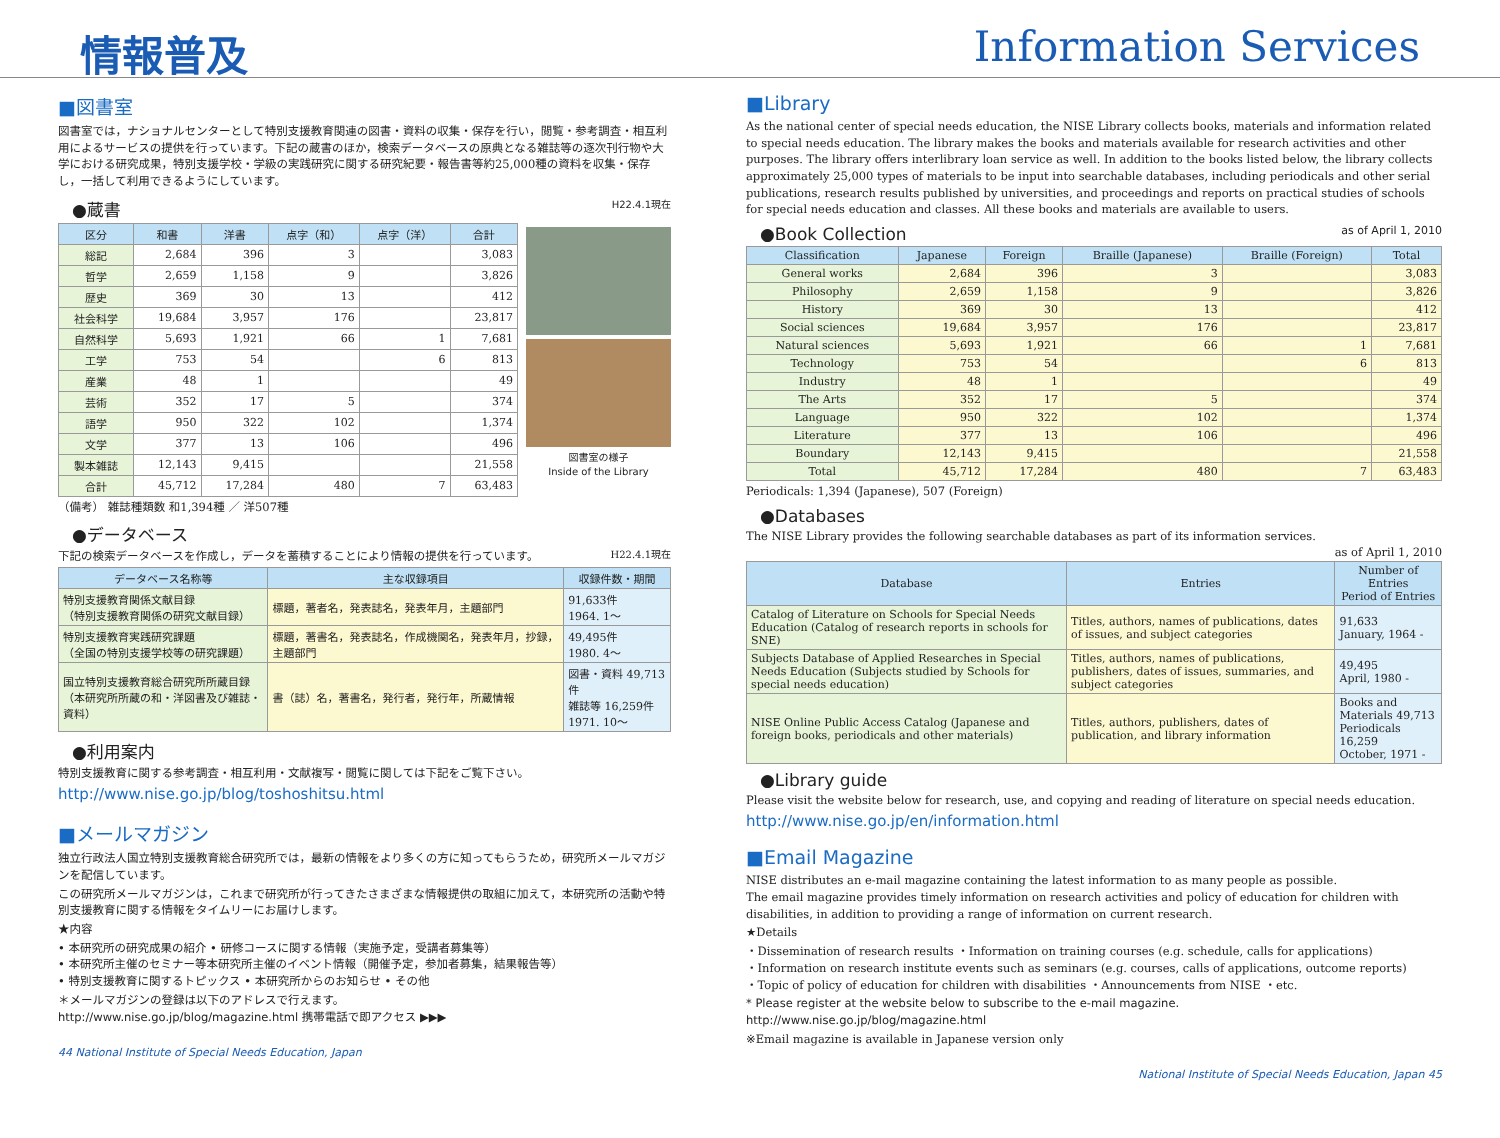情報普及 Information Services
■図書室
図書室では，ナショナルセンターとして特別支援教育関連の図書・資料の収集・保存を行い，閲覧・参考調査・相互利用によるサービスの提供を行っています。下記の蔵書のほか，検索データベースの原典となる雑誌等の逐次刊行物や大学における研究成果，特別支援学校・学級の実践研究に関する研究紀要・報告書等約25,000種の資料を収集・保存し，一括して利用できるようにしています。
●蔵書 H22.4.1現在
| 区分 | 和書 | 洋書 | 点字（和） | 点字（洋） | 合計 |
| --- | --- | --- | --- | --- | --- |
| 総記 | 2,684 | 396 | 3 | | 3,083 |
| 哲学 | 2,659 | 1,158 | 9 | | 3,826 |
| 歴史 | 369 | 30 | 13 | | 412 |
| 社会科学 | 19,684 | 3,957 | 176 | | 23,817 |
| 自然科学 | 5,693 | 1,921 | 66 | 1 | 7,681 |
| 工学 | 753 | 54 | | 6 | 813 |
| 産業 | 48 | 1 | | | 49 |
| 芸術 | 352 | 17 | 5 | | 374 |
| 語学 | 950 | 322 | 102 | | 1,374 |
| 文学 | 377 | 13 | 106 | | 496 |
| 製本雑誌 | 12,143 | 9,415 | | | 21,558 |
| 合計 | 45,712 | 17,284 | 480 | 7 | 63,483 |
図書室の様子
Inside of the Library
（備考） 雑誌種類数 和1,394種 ／ 洋507種
●データベース
下記の検索データベースを作成し，データを蓄積することにより情報の提供を行っています。 H22.4.1現在
| データベース名称等 | 主な収録項目 | 収録件数・期間 |
| --- | --- | --- |
| 特別支援教育関係文献目録 （特別支援教育関係の研究文献目録） | 標題，著者名，発表誌名，発表年月，主題部門 | 91,633件 1964. 1〜 |
| 特別支援教育実践研究課題 （全国の特別支援学校等の研究課題） | 標題，著書名，発表誌名，作成機関名，発表年月，抄録，主題部門 | 49,495件 1980. 4〜 |
| 国立特別支援教育総合研究所所蔵目録 （本研究所所蔵の和・洋図書及び雑誌・資料） | 書（誌）名，著書名，発行者，発行年，所蔵情報 | 図書・資料 49,713件 雑誌等 16,259件 1971. 10〜 |
●利用案内
特別支援教育に関する参考調査・相互利用・文献複写・閲覧に関しては下記をご覧下さい。
http://www.nise.go.jp/blog/toshoshitsu.html
■メールマガジン
独立行政法人国立特別支援教育総合研究所では，最新の情報をより多くの方に知ってもらうため，研究所メールマガジンを配信しています。
この研究所メールマガジンは，これまで研究所が行ってきたさまざまな情報提供の取組に加えて，本研究所の活動や特別支援教育に関する情報をタイムリーにお届けします。
★内容
• 本研究所の研究成果の紹介 • 研修コースに関する情報（実施予定，受講者募集等）
• 本研究所主催のセミナー等本研究所主催のイベント情報（開催予定，参加者募集，結果報告等）
• 特別支援教育に関するトピックス • 本研究所からのお知らせ • その他
＊メールマガジンの登録は以下のアドレスで行えます。
http://www.nise.go.jp/blog/magazine.html 携帯電話で即アクセス ▶▶▶
44 National Institute of Special Needs Education, Japan
■Library
As the national center of special needs education, the NISE Library collects books, materials and information related to special needs education. The library makes the books and materials available for research activities and other purposes. The library offers interlibrary loan service as well. In addition to the books listed below, the library collects approximately 25,000 types of materials to be input into searchable databases, including periodicals and other serial publications, research results published by universities, and proceedings and reports on practical studies of schools for special needs education and classes. All these books and materials are available to users.
●Book Collection as of April 1, 2010
| Classification | Japanese | Foreign | Braille (Japanese) | Braille (Foreign) | Total |
| --- | --- | --- | --- | --- | --- |
| General works | 2,684 | 396 | 3 | | 3,083 |
| Philosophy | 2,659 | 1,158 | 9 | | 3,826 |
| History | 369 | 30 | 13 | | 412 |
| Social sciences | 19,684 | 3,957 | 176 | | 23,817 |
| Natural sciences | 5,693 | 1,921 | 66 | 1 | 7,681 |
| Technology | 753 | 54 | | 6 | 813 |
| Industry | 48 | 1 | | | 49 |
| The Arts | 352 | 17 | 5 | | 374 |
| Language | 950 | 322 | 102 | | 1,374 |
| Literature | 377 | 13 | 106 | | 496 |
| Boundary | 12,143 | 9,415 | | | 21,558 |
| Total | 45,712 | 17,284 | 480 | 7 | 63,483 |
Periodicals: 1,394 (Japanese), 507 (Foreign)
●Databases
The NISE Library provides the following searchable databases as part of its information services.
as of April 1, 2010
| Database | Entries | Number of Entries Period of Entries |
| --- | --- | --- |
| Catalog of Literature on Schools for Special Needs Education (Catalog of research reports in schools for SNE) | Titles, authors, names of publications, dates of issues, and subject categories | 91,633 January, 1964 - |
| Subjects Database of Applied Researches in Special Needs Education (Subjects studied by Schools for special needs education) | Titles, authors, names of publications, publishers, dates of issues, summaries, and subject categories | 49,495 April, 1980 - |
| NISE Online Public Access Catalog (Japanese and foreign books, periodicals and other materials) | Titles, authors, publishers, dates of publication, and library information | Books and Materials 49,713 Periodicals 16,259 October, 1971 - |
●Library guide
Please visit the website below for research, use, and copying and reading of literature on special needs education.
http://www.nise.go.jp/en/information.html
■Email Magazine
NISE distributes an e-mail magazine containing the latest information to as many people as possible.
The email magazine provides timely information on research activities and policy of education for children with disabilities, in addition to providing a range of information on current research.
★Details
・Dissemination of research results ・Information on training courses (e.g. schedule, calls for applications)
・Information on research institute events such as seminars (e.g. courses, calls of applications, outcome reports)
・Topic of policy of education for children with disabilities ・Announcements from NISE ・etc.
* Please register at the website below to subscribe to the e-mail magazine.
http://www.nise.go.jp/blog/magazine.html
※Email magazine is available in Japanese version only
National Institute of Special Needs Education, Japan 45